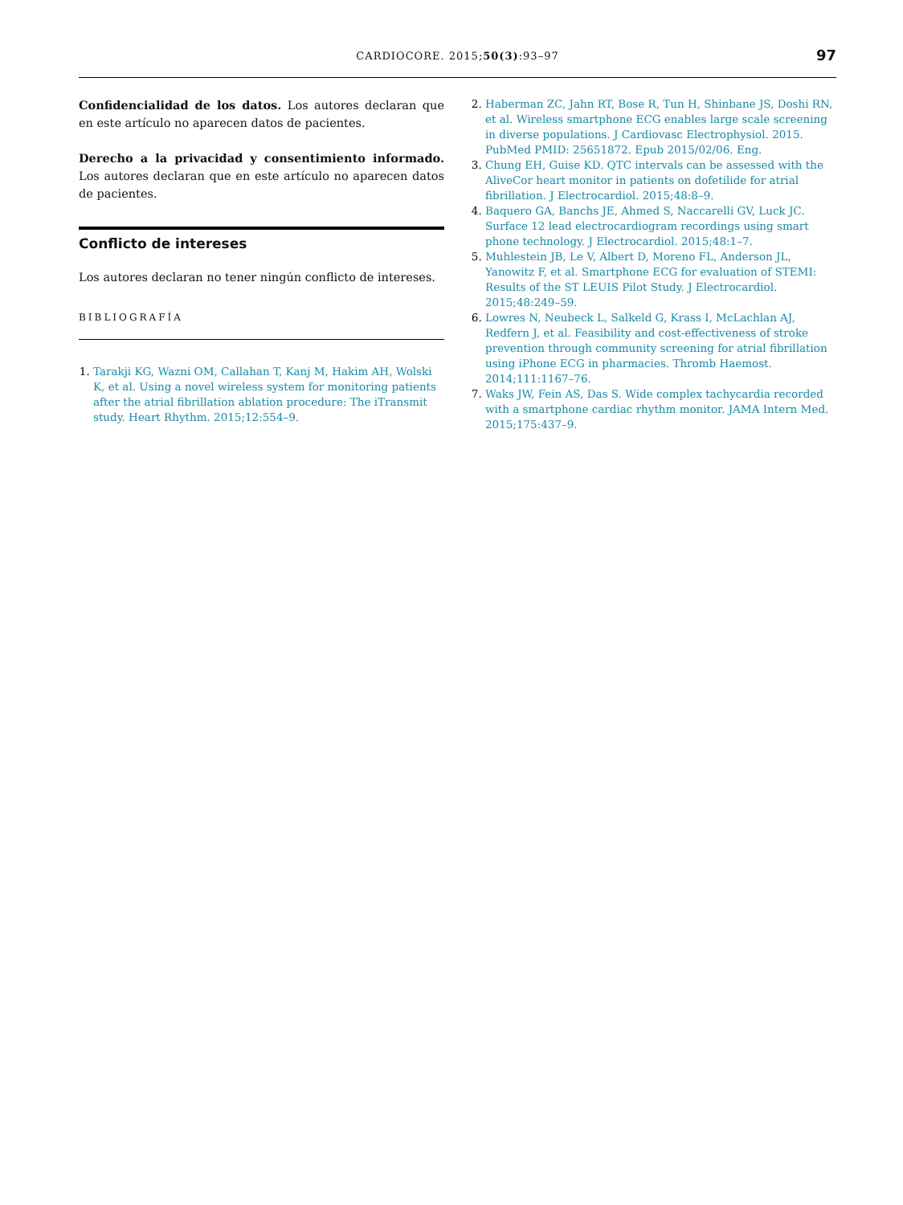CARDIOCORE. 2015;50(3):93–97
97
Confidencialidad de los datos. Los autores declaran que en este artículo no aparecen datos de pacientes.
Derecho a la privacidad y consentimiento informado. Los autores declaran que en este artículo no aparecen datos de pacientes.
Conflicto de intereses
Los autores declaran no tener ningún conflicto de intereses.
BIBLIOGRAFÍA
Tarakji KG, Wazni OM, Callahan T, Kanj M, Hakim AH, Wolski K, et al. Using a novel wireless system for monitoring patients after the atrial fibrillation ablation procedure: The iTransmit study. Heart Rhythm. 2015;12:554–9.
Haberman ZC, Jahn RT, Bose R, Tun H, Shinbane JS, Doshi RN, et al. Wireless smartphone ECG enables large scale screening in diverse populations. J Cardiovasc Electrophysiol. 2015. PubMed PMID: 25651872. Epub 2015/02/06. Eng.
Chung EH, Guise KD. QTC intervals can be assessed with the AliveCor heart monitor in patients on dofetilide for atrial fibrillation. J Electrocardiol. 2015;48:8–9.
Baquero GA, Banchs JE, Ahmed S, Naccarelli GV, Luck JC. Surface 12 lead electrocardiogram recordings using smart phone technology. J Electrocardiol. 2015;48:1–7.
Muhlestein JB, Le V, Albert D, Moreno FL, Anderson JL, Yanowitz F, et al. Smartphone ECG for evaluation of STEMI: Results of the ST LEUIS Pilot Study. J Electrocardiol. 2015;48:249–59.
Lowres N, Neubeck L, Salkeld G, Krass I, McLachlan AJ, Redfern J, et al. Feasibility and cost-effectiveness of stroke prevention through community screening for atrial fibrillation using iPhone ECG in pharmacies. Thromb Haemost. 2014;111:1167–76.
Waks JW, Fein AS, Das S. Wide complex tachycardia recorded with a smartphone cardiac rhythm monitor. JAMA Intern Med. 2015;175:437–9.